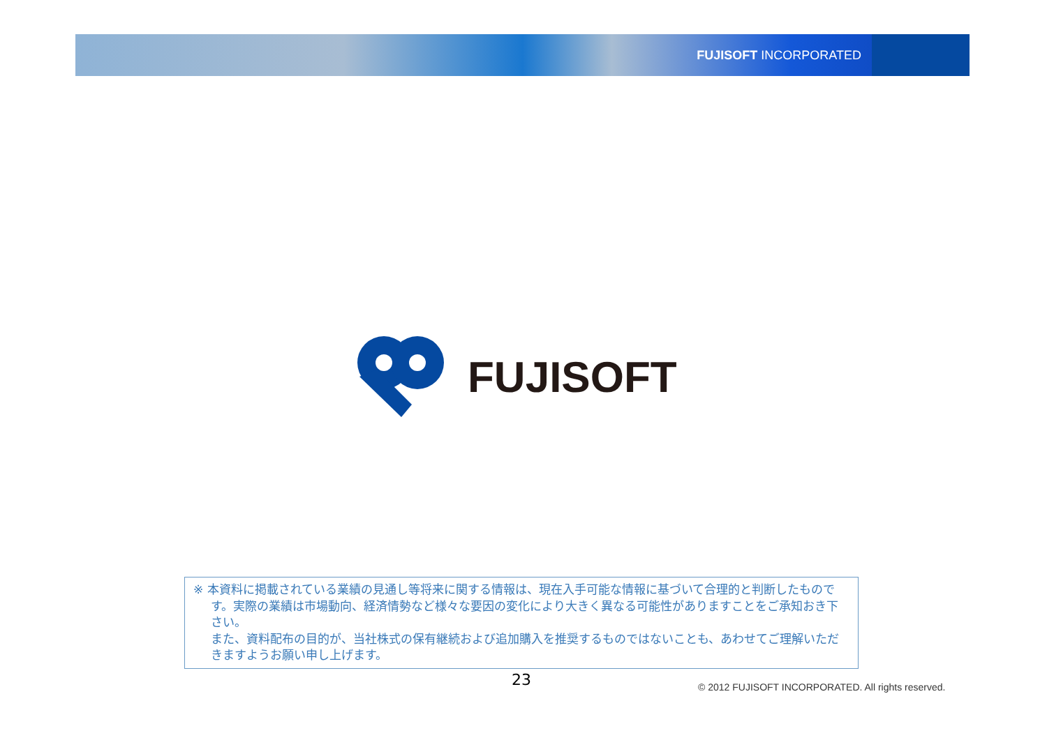FUJISOFT INCORPORATED
FUJISOFT
※ 本資料に掲載されている業績の見通し等将来に関する情報は、現在入手可能な情報に基づいて合理的と判断したものです。実際の業績は市場動向、経済情勢など様々な要因の変化により大きく異なる可能性がありますことをご承知おき下さい。
また、資料配布の目的が、当社株式の保有継続および追加購入を推奨するものではないことも、あわせてご理解いただきますようお願い申し上げます。
23
© 2012 FUJISOFT INCORPORATED. All rights reserved.